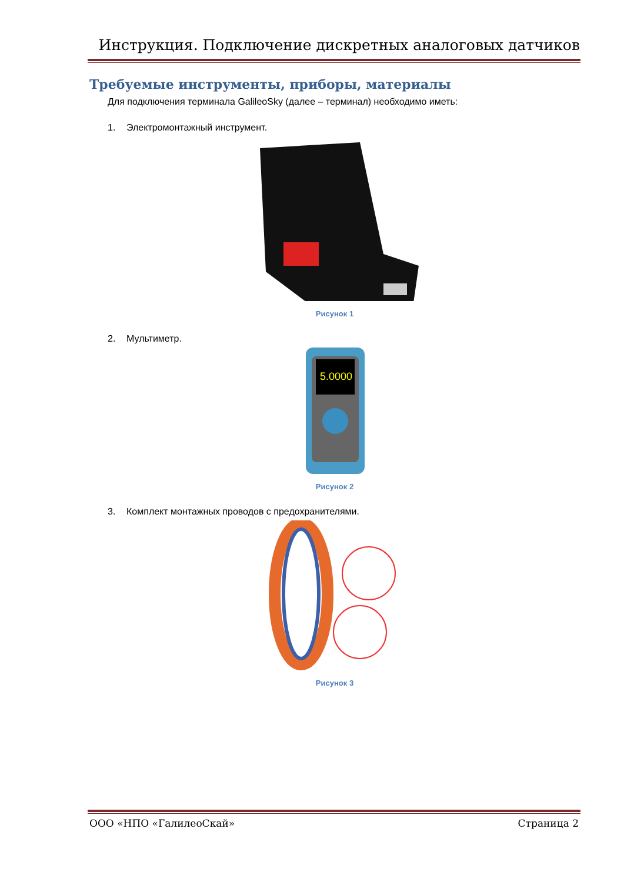Инструкция. Подключение дискретных аналоговых датчиков
Требуемые инструменты, приборы, материалы
Для подключения терминала GalileoSky (далее – терминал) необходимо иметь:
1. Электромонтажный инструмент.
Рисунок 1
2. Мультиметр.
5.0000
Рисунок 2
3. Комплект монтажных проводов с предохранителями.
Рисунок 3
ООО «НПО «ГалилеоСкай» Страница 2